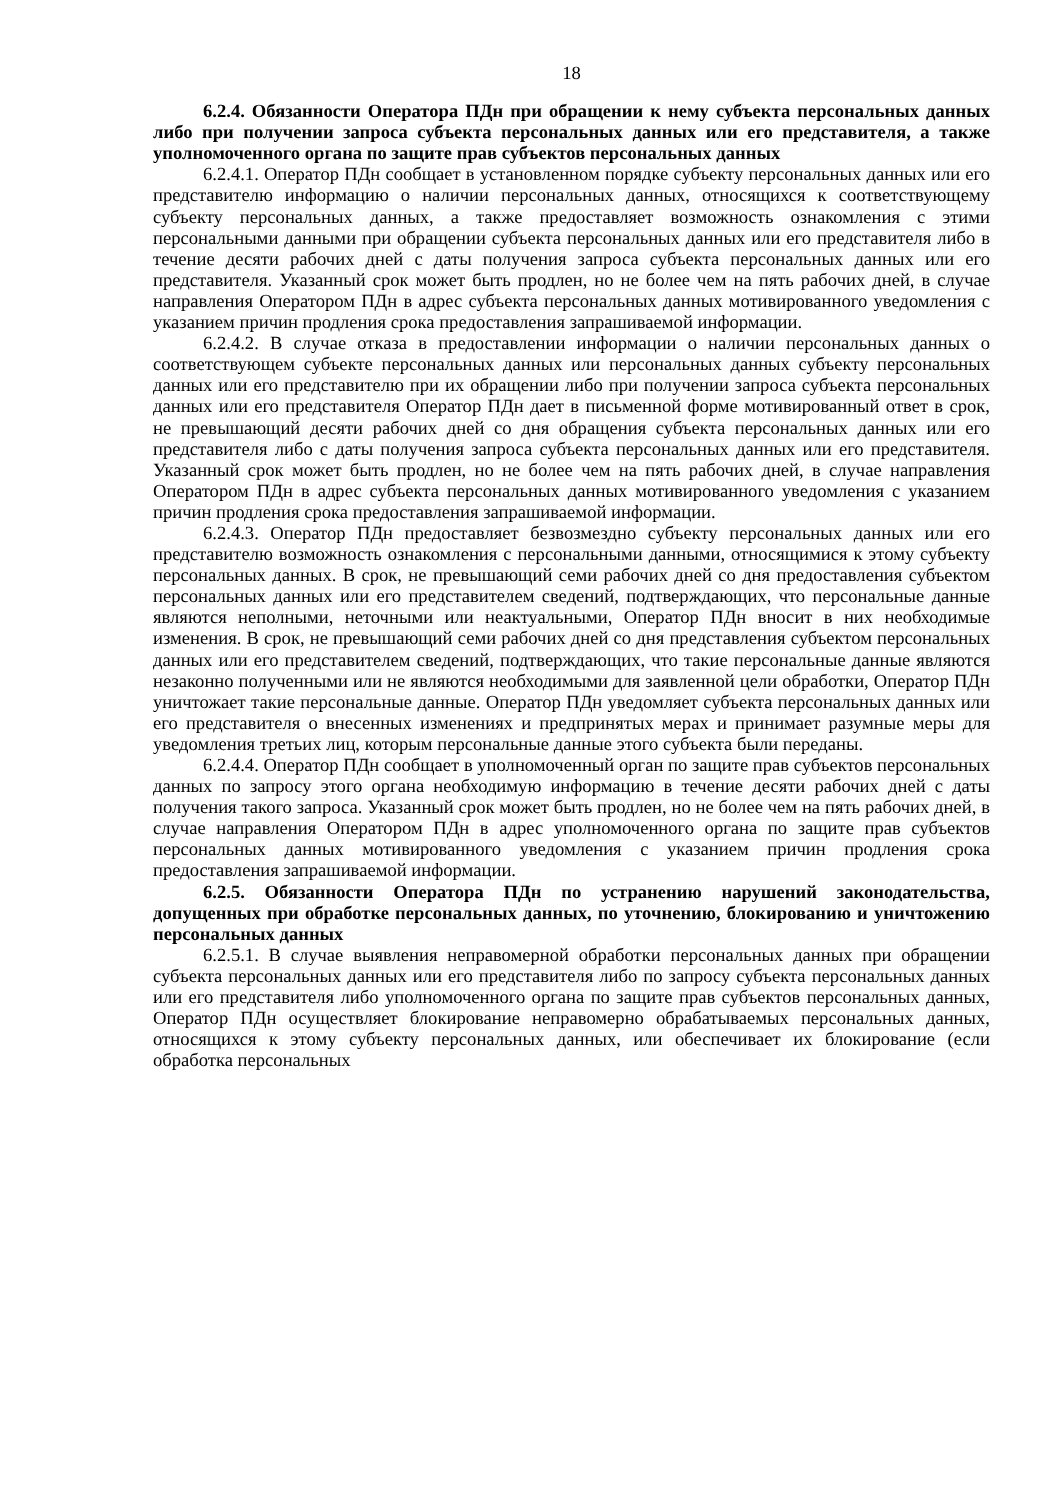18
6.2.4. Обязанности Оператора ПДн при обращении к нему субъекта персональных данных либо при получении запроса субъекта персональных данных или его представителя, а также уполномоченного органа по защите прав субъектов персональных данных
6.2.4.1. Оператор ПДн сообщает в установленном порядке субъекту персональных данных или его представителю информацию о наличии персональных данных, относящихся к соответствующему субъекту персональных данных, а также предоставляет возможность ознакомления с этими персональными данными при обращении субъекта персональных данных или его представителя либо в течение десяти рабочих дней с даты получения запроса субъекта персональных данных или его представителя. Указанный срок может быть продлен, но не более чем на пять рабочих дней, в случае направления Оператором ПДн в адрес субъекта персональных данных мотивированного уведомления с указанием причин продления срока предоставления запрашиваемой информации.
6.2.4.2. В случае отказа в предоставлении информации о наличии персональных данных о соответствующем субъекте персональных данных или персональных данных субъекту персональных данных или его представителю при их обращении либо при получении запроса субъекта персональных данных или его представителя Оператор ПДн дает в письменной форме мотивированный ответ в срок, не превышающий десяти рабочих дней со дня обращения субъекта персональных данных или его представителя либо с даты получения запроса субъекта персональных данных или его представителя. Указанный срок может быть продлен, но не более чем на пять рабочих дней, в случае направления Оператором ПДн в адрес субъекта персональных данных мотивированного уведомления с указанием причин продления срока предоставления запрашиваемой информации.
6.2.4.3. Оператор ПДн предоставляет безвозмездно субъекту персональных данных или его представителю возможность ознакомления с персональными данными, относящимися к этому субъекту персональных данных. В срок, не превышающий семи рабочих дней со дня предоставления субъектом персональных данных или его представителем сведений, подтверждающих, что персональные данные являются неполными, неточными или неактуальными, Оператор ПДн вносит в них необходимые изменения. В срок, не превышающий семи рабочих дней со дня представления субъектом персональных данных или его представителем сведений, подтверждающих, что такие персональные данные являются незаконно полученными или не являются необходимыми для заявленной цели обработки, Оператор ПДн уничтожает такие персональные данные. Оператор ПДн уведомляет субъекта персональных данных или его представителя о внесенных изменениях и предпринятых мерах и принимает разумные меры для уведомления третьих лиц, которым персональные данные этого субъекта были переданы.
6.2.4.4. Оператор ПДн сообщает в уполномоченный орган по защите прав субъектов персональных данных по запросу этого органа необходимую информацию в течение десяти рабочих дней с даты получения такого запроса. Указанный срок может быть продлен, но не более чем на пять рабочих дней, в случае направления Оператором ПДн в адрес уполномоченного органа по защите прав субъектов персональных данных мотивированного уведомления с указанием причин продления срока предоставления запрашиваемой информации.
6.2.5. Обязанности Оператора ПДн по устранению нарушений законодательства, допущенных при обработке персональных данных, по уточнению, блокированию и уничтожению персональных данных
6.2.5.1. В случае выявления неправомерной обработки персональных данных при обращении субъекта персональных данных или его представителя либо по запросу субъекта персональных данных или его представителя либо уполномоченного органа по защите прав субъектов персональных данных, Оператор ПДн осуществляет блокирование неправомерно обрабатываемых персональных данных, относящихся к этому субъекту персональных данных, или обеспечивает их блокирование (если обработка персональных